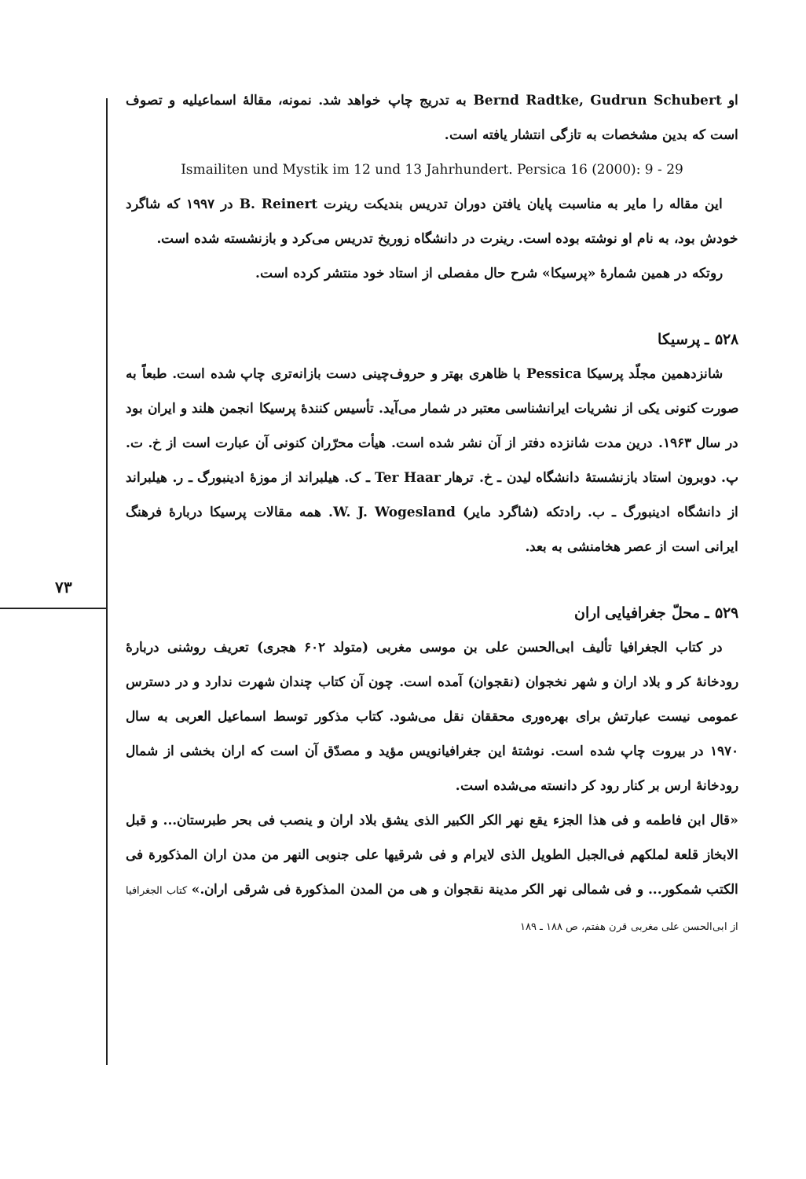۷۳
او Bernd Radtke, Gudrun Schubert به تدریج چاپ خواهد شد. نمونه، مقالهٔ اسماعیلیه و تصوف است که بدین مشخصات به تازگی انتشار یافته است.
Ismailiten und Mystik im 12 und 13 Jahrhundert. Persica 16 (2000): 9 - 29
این مقاله را مایر به مناسبت پایان یافتن دوران تدریس بندیکت رینرت B. Reinert در ۱۹۹۷ که شاگرد خودش بود، به نام او نوشته بوده است. رینرت در دانشگاه زوریخ تدریس می‌کرد و بازنشسته شده است.
روتکه در همین شمارهٔ «پرسیکا» شرح حال مفصلی از استاد خود منتشر کرده است.
۵۲۸ ـ پرسیکا
شانزدهمین مجلّد پرسیکا Pessica با ظاهری بهتر و حروف‌چینی دست بازانه‌تری چاپ شده است. طبعاً به صورت کنونی یکی از نشریات ایرانشناسی معتبر در شمار می‌آید. تأسیس کنندهٔ پرسیکا انجمن هلند و ایران بود در سال ۱۹۶۳. درین مدت شانزده دفتر از آن نشر شده است. هیأت محرّران کنونی آن عبارت است از خ. ت. پ. دوبرون استاد بازنشستهٔ دانشگاه لیدن ـ خ. ترهار Ter Haar ـ ک. هیلبراند از موزهٔ ادینبورگ ـ ر. هیلبراند از دانشگاه ادینبورگ ـ ب. رادتکه (شاگرد مایر) W. J. Wogesland. همه مقالات پرسیکا دربارهٔ فرهنگ ایرانی است از عصر هخامنشی به بعد.
۵۲۹ ـ محلّ جغرافیایی اران
در کتاب الجغرافیا تألیف ابی‌الحسن علی بن موسی مغربی (متولد ۶۰۲ هجری) تعریف روشنی دربارهٔ رودخانهٔ کر و بلاد اران و شهر نخجوان (نقجوان) آمده است. چون آن کتاب چندان شهرت ندارد و در دسترس عمومی نیست عبارتش برای بهره‌وری محققان نقل می‌شود. کتاب مذکور توسط اسماعیل العربی به سال ۱۹۷۰ در بیروت چاپ شده است. نوشتهٔ این جغرافیانویس مؤید و مصدّق آن است که اران بخشی از شمال رودخانهٔ ارس بر کنار رود کر دانسته می‌شده است.
«قال ابن فاطمه و فی هذا الجزء یقع نهر الکر الکبیر الذی یشق بلاد اران و ینصب فی بحر طبرستان... و قبل الابخاز قلعة لملکهم فی‌الجبل الطویل الذی لایرام و فی شرقیها علی جنوبی النهر من مدن اران المذکورة فی الکتب شمکور... و فی شمالی نهر الکر مدینة نقجوان و هی من المدن المذکورة فی شرقی اران.» کتاب الجغرافیا از ابی‌الحسن علی مغربی قرن هفتم، ص ۱۸۸ ـ ۱۸۹